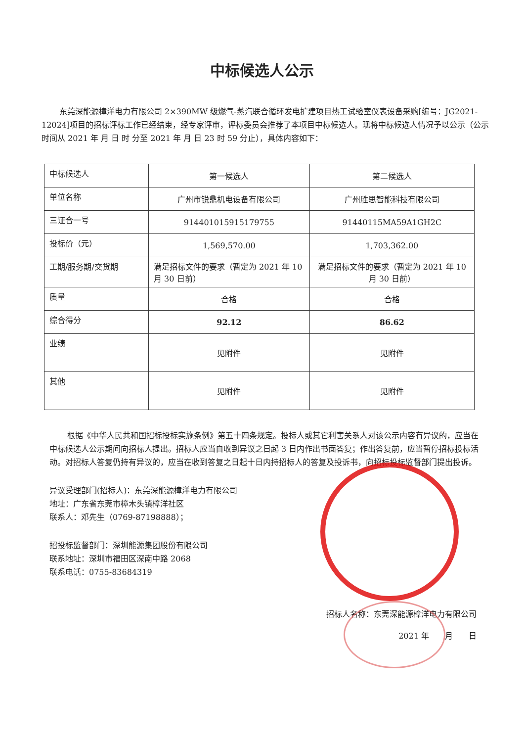中标候选人公示
东莞深能源樟洋电力有限公司 2×390MW 级燃气-蒸汽联合循环发电扩建项目热工试验室仪表设备采购[编号：JG2021-12024]项目的招标评标工作已经结束，经专家评审，评标委员会推荐了本项目中标候选人。现将中标候选人情况予以公示（公示时间从 2021 年 月 日 时 分至 2021 年 月 日 23 时 59 分止），具体内容如下：
| 中标候选人 | 第一候选人 | 第二候选人 |
| 单位名称 | 广州市锐鼎机电设备有限公司 | 广州胜思智能科技有限公司 |
| 三证合一号 | 914401015915179755 | 91440115MA59A1GH2C |
| 投标价（元） | 1,569,570.00 | 1,703,362.00 |
| 工期/服务期/交货期 | 满足招标文件的要求（暂定为 2021 年 10 月 30 日前） | 满足招标文件的要求（暂定为 2021 年 10 月 30 日前） |
| 质量 | 合格 | 合格 |
| 综合得分 | 92.12 | 86.62 |
| 业绩 | 见附件 | 见附件 |
| 其他 | 见附件 | 见附件 |
根据《中华人民共和国招标投标实施条例》第五十四条规定。投标人或其它利害关系人对该公示内容有异议的，应当在中标候选人公示期间向招标人提出。招标人应当自收到异议之日起 3 日内作出书面答复；作出答复前，应当暂停招标投标活动。对招标人答复仍持有异议的，应当在收到答复之日起十日内持招标人的答复及投诉书，向招标投标监督部门提出投诉。
异议受理部门(招标人)：东莞深能源樟洋电力有限公司
地址：广东省东莞市樟木头镇樟洋社区
联系人：邓先生（0769-87198888）；
招投标监督部门：深圳能源集团股份有限公司
联系地址：深圳市福田区深南中路 2068
联系电话：0755-83684319
招标人名称：东莞深能源樟洋电力有限公司
2021 年　　月　　日